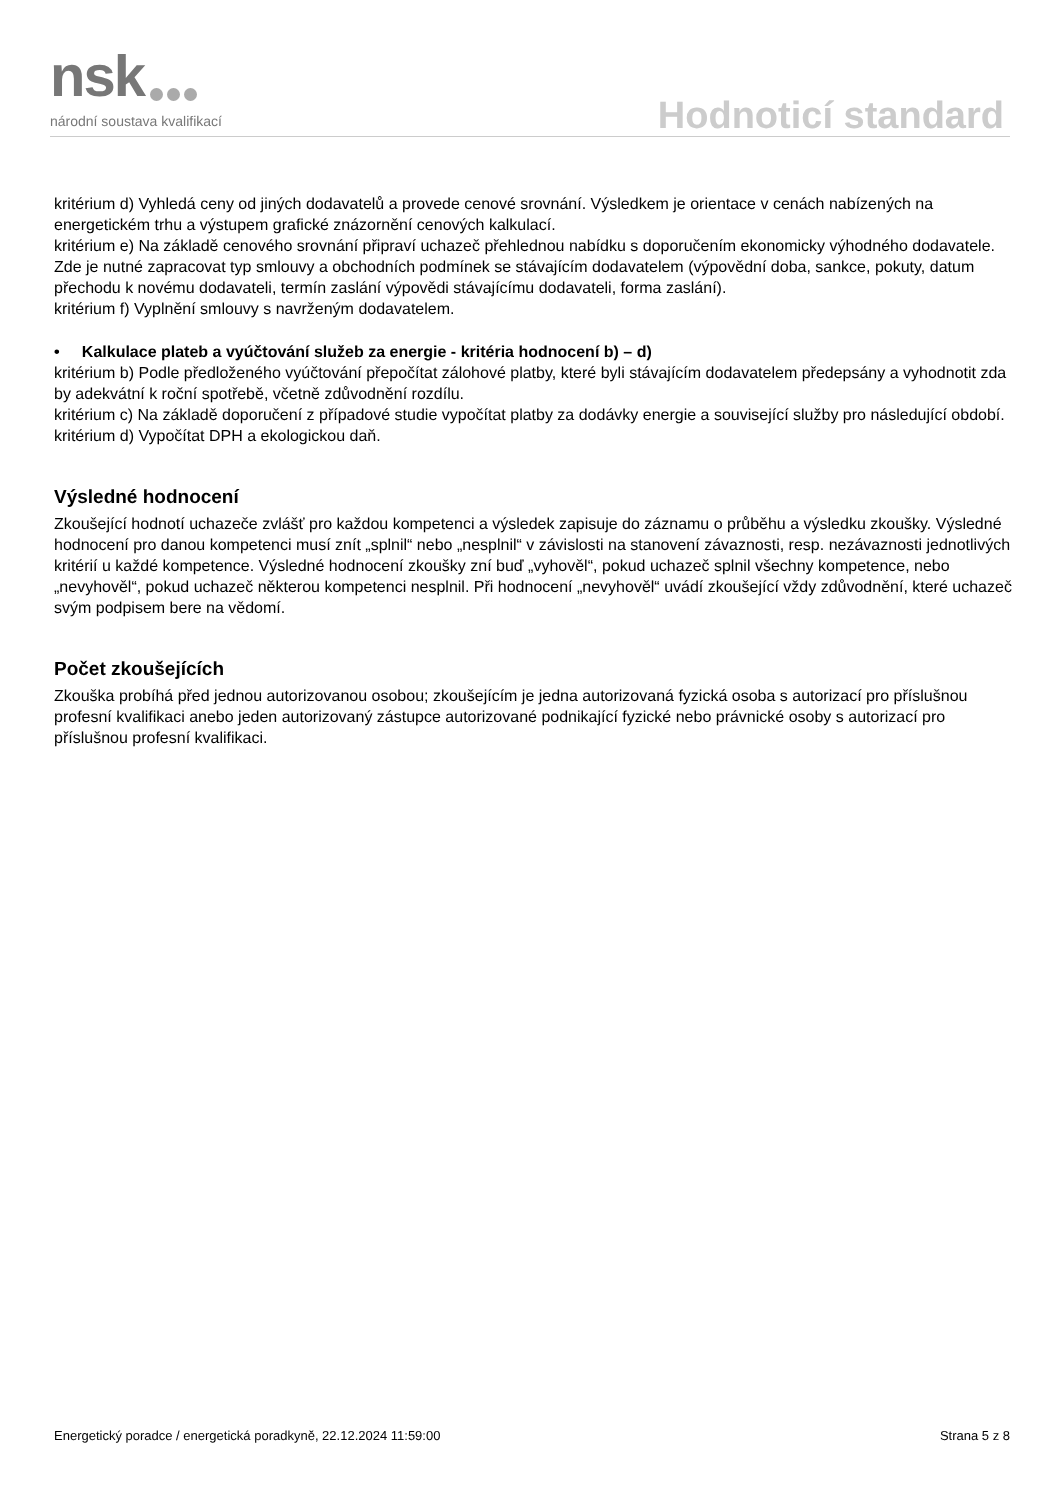nsk
národní soustava kvalifikací
Hodnoticí standard
kritérium d) Vyhledá ceny od jiných dodavatelů a provede cenové srovnání. Výsledkem je orientace v cenách nabízených na energetickém trhu a výstupem grafické znázornění cenových kalkulací.
kritérium e) Na základě cenového srovnání připraví uchazeč přehlednou nabídku s doporučením ekonomicky výhodného dodavatele. Zde je nutné zapracovat typ smlouvy a obchodních podmínek se stávajícím dodavatelem (výpovědní doba, sankce, pokuty, datum přechodu k novému dodavateli, termín zaslání výpovědi stávajícímu dodavateli, forma zaslání).
kritérium f) Vyplnění smlouvy s navrženým dodavatelem.
• Kalkulace plateb a vyúčtování služeb za energie - kritéria hodnocení b) – d)
kritérium b) Podle předloženého vyúčtování přepočítat zálohové platby, které byli stávajícím dodavatelem předepsány a vyhodnotit zda by adekvátní k roční spotřebě, včetně zdůvodnění rozdílu.
kritérium c) Na základě doporučení z případové studie vypočítat platby za dodávky energie a související služby pro následující období.
kritérium d) Vypočítat DPH a ekologickou daň.
Výsledné hodnocení
Zkoušející hodnotí uchazeče zvlášť pro každou kompetenci a výsledek zapisuje do záznamu o průběhu a výsledku zkoušky. Výsledné hodnocení pro danou kompetenci musí znít „splnil“ nebo „nesplnil“ v závislosti na stanovení závaznosti, resp. nezávaznosti jednotlivých kritérií u každé kompetence. Výsledné hodnocení zkoušky zní buď „vyhověl“, pokud uchazeč splnil všechny kompetence, nebo „nevyhověl“, pokud uchazeč některou kompetenci nesplnil. Při hodnocení „nevyhověl“ uvádí zkoušející vždy zdůvodnění, které uchazeč svým podpisem bere na vědomí.
Počet zkoušejících
Zkouška probíhá před jednou autorizovanou osobou; zkoušejícím je jedna autorizovaná fyzická osoba s autorizací pro příslušnou profesní kvalifikaci anebo jeden autorizovaný zástupce autorizované podnikající fyzické nebo právnické osoby s autorizací pro příslušnou profesní kvalifikaci.
Energetický poradce / energetická poradkyně, 22.12.2024 11:59:00 Strana 5 z 8